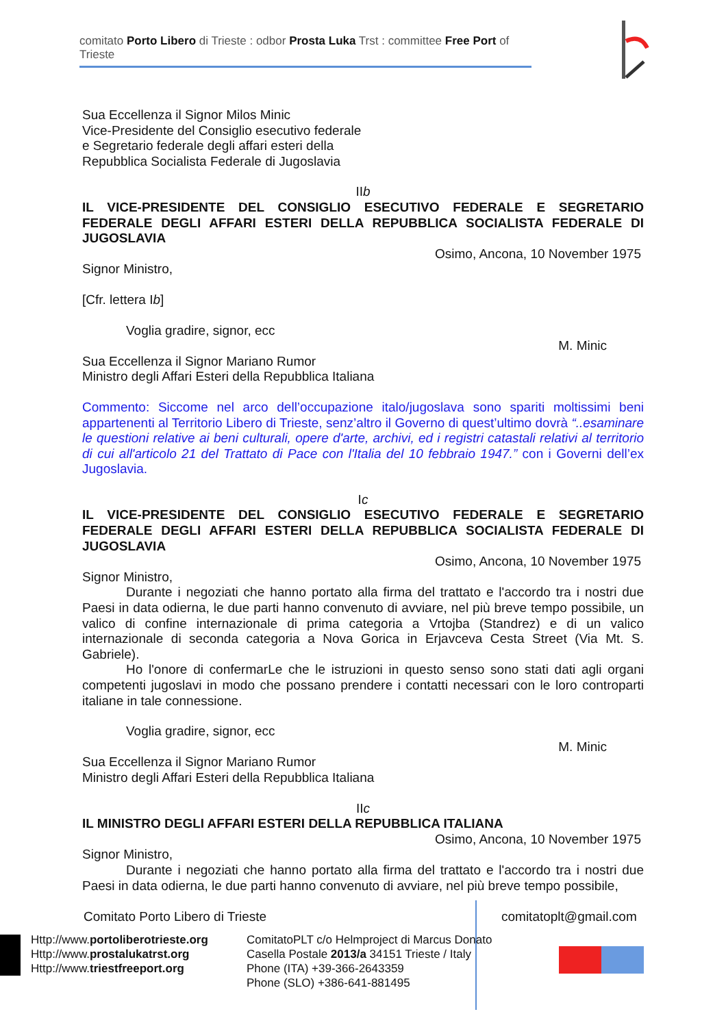comitato Porto Libero di Trieste : odbor Prosta Luka Trst : committee Free Port of Trieste
Sua Eccellenza il Signor Milos Minic
Vice-Presidente del Consiglio esecutivo federale
e Segretario federale degli affari esteri della
Repubblica Socialista Federale di Jugoslavia
IIb
IL VICE-PRESIDENTE DEL CONSIGLIO ESECUTIVO FEDERALE E SEGRETARIO FEDERALE DEGLI AFFARI ESTERI DELLA REPUBBLICA SOCIALISTA FEDERALE DI JUGOSLAVIA
Osimo, Ancona, 10 November 1975
Signor Ministro,
[Cfr. lettera Ib]
Voglia gradire, signor, ecc
M. Minic
Sua Eccellenza il Signor Mariano Rumor
Ministro degli Affari Esteri della Repubblica Italiana
Commento: Siccome nel arco dell’occupazione italo/jugoslava sono spariti moltissimi beni appartenenti al Territorio Libero di Trieste, senz’altro il Governo di quest’ultimo dovrà “..esaminare le questioni relative ai beni culturali, opere d'arte, archivi, ed i registri catastali relativi al territorio di cui all'articolo 21 del Trattato di Pace con l'Italia del 10 febbraio 1947.” con i Governi dell’ex Jugoslavia.
Ic
IL VICE-PRESIDENTE DEL CONSIGLIO ESECUTIVO FEDERALE E SEGRETARIO FEDERALE DEGLI AFFARI ESTERI DELLA REPUBBLICA SOCIALISTA FEDERALE DI JUGOSLAVIA
Osimo, Ancona, 10 November 1975
Signor Ministro,
Durante i negoziati che hanno portato alla firma del trattato e l'accordo tra i nostri due Paesi in data odierna, le due parti hanno convenuto di avviare, nel più breve tempo possibile, un valico di confine internazionale di prima categoria a Vrtojba (Standrez) e di un valico internazionale di seconda categoria a Nova Gorica in Erjavceva Cesta Street (Via Mt. S. Gabriele).
Ho l'onore di confermarLe che le istruzioni in questo senso sono stati dati agli organi competenti jugoslavi in modo che possano prendere i contatti necessari con le loro controparti italiane in tale connessione.
Voglia gradire, signor, ecc
M. Minic
Sua Eccellenza il Signor Mariano Rumor
Ministro degli Affari Esteri della Repubblica Italiana
IIc
IL MINISTRO DEGLI AFFARI ESTERI DELLA REPUBBLICA ITALIANA
Osimo, Ancona, 10 November 1975
Signor Ministro,
Durante i negoziati che hanno portato alla firma del trattato e l'accordo tra i nostri due Paesi in data odierna, le due parti hanno convenuto di avviare, nel più breve tempo possibile,
Comitato Porto Libero di Trieste
comitatoplt@gmail.com
Http://www.portoliberotrieste.org
Http://www.prostalukatrst.org
Http://www.triestfreeport.org
ComitatoPLT c/o Helmproject di Marcus Donato
Casella Postale 2013/a 34151 Trieste / Italy
Phone (ITA) +39-366-2643359
Phone (SLO) +386-641-881495